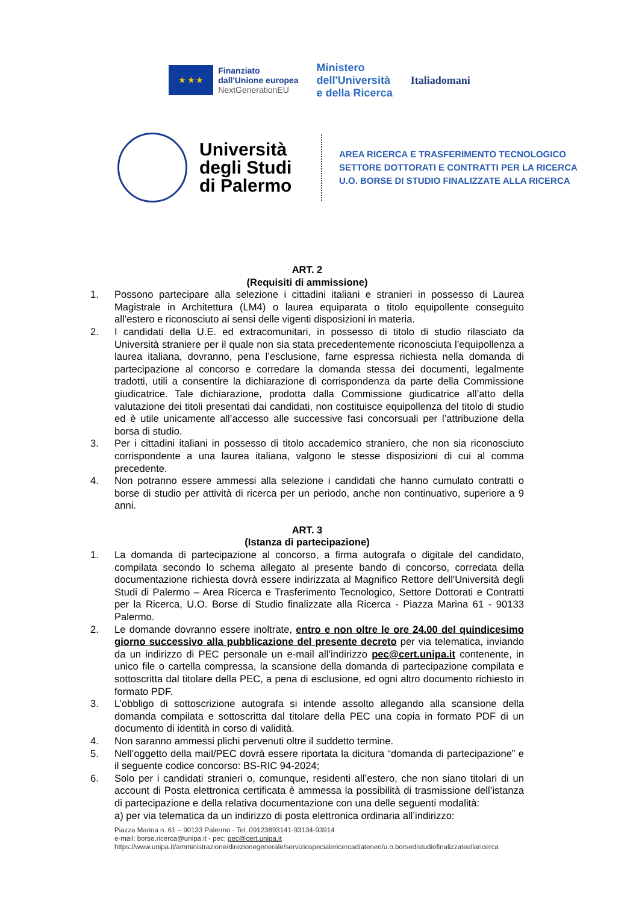★ ★ ★
Finanziato
dall'Unione europea
NextGenerationEU
Ministero
dell'Università
e della Ricerca
Italiadomani
Università degli Studi di Palermo
AREA RICERCA E TRASFERIMENTO TECNOLOGICO
SETTORE DOTTORATI E CONTRATTI PER LA RICERCA
U.O. BORSE DI STUDIO FINALIZZATE ALLA RICERCA
ART. 2
(Requisiti di ammissione)
1. Possono partecipare alla selezione i cittadini italiani e stranieri in possesso di Laurea Magistrale in Architettura (LM4) o laurea equiparata o titolo equipollente conseguito all’estero e riconosciuto ai sensi delle vigenti disposizioni in materia.
2. I candidati della U.E. ed extracomunitari, in possesso di titolo di studio rilasciato da Università straniere per il quale non sia stata precedentemente riconosciuta l’equipollenza a laurea italiana, dovranno, pena l’esclusione, farne espressa richiesta nella domanda di partecipazione al concorso e corredare la domanda stessa dei documenti, legalmente tradotti, utili a consentire la dichiarazione di corrispondenza da parte della Commissione giudicatrice. Tale dichiarazione, prodotta dalla Commissione giudicatrice all’atto della valutazione dei titoli presentati dai candidati, non costituisce equipollenza del titolo di studio ed è utile unicamente all’accesso alle successive fasi concorsuali per l’attribuzione della borsa di studio.
3. Per i cittadini italiani in possesso di titolo accademico straniero, che non sia riconosciuto corrispondente a una laurea italiana, valgono le stesse disposizioni di cui al comma precedente.
4. Non potranno essere ammessi alla selezione i candidati che hanno cumulato contratti o borse di studio per attività di ricerca per un periodo, anche non continuativo, superiore a 9 anni.
ART. 3
(Istanza di partecipazione)
1. La domanda di partecipazione al concorso, a firma autografa o digitale del candidato, compilata secondo lo schema allegato al presente bando di concorso, corredata della documentazione richiesta dovrà essere indirizzata al Magnifico Rettore dell'Università degli Studi di Palermo – Area Ricerca e Trasferimento Tecnologico, Settore Dottorati e Contratti per la Ricerca, U.O. Borse di Studio finalizzate alla Ricerca - Piazza Marina 61 - 90133 Palermo.
2. Le domande dovranno essere inoltrate, entro e non oltre le ore 24.00 del quindicesimo giorno successivo alla pubblicazione del presente decreto per via telematica, inviando da un indirizzo di PEC personale un e-mail all’indirizzo pec@cert.unipa.it contenente, in unico file o cartella compressa, la scansione della domanda di partecipazione compilata e sottoscritta dal titolare della PEC, a pena di esclusione, ed ogni altro documento richiesto in formato PDF.
3. L’obbligo di sottoscrizione autografa si intende assolto allegando alla scansione della domanda compilata e sottoscritta dal titolare della PEC una copia in formato PDF di un documento di identità in corso di validità.
4. Non saranno ammessi plichi pervenuti oltre il suddetto termine.
5. Nell’oggetto della mail/PEC dovrà essere riportata la dicitura “domanda di partecipazione” e il seguente codice concorso: BS-RIC 94-2024;
6. Solo per i candidati stranieri o, comunque, residenti all’estero, che non siano titolari di un account di Posta elettronica certificata è ammessa la possibilità di trasmissione dell’istanza di partecipazione e della relativa documentazione con una delle seguenti modalità:
a) per via telematica da un indirizzo di posta elettronica ordinaria all’indirizzo:
Piazza Marina n. 61 – 90133 Palermo - Tel. 09123893141-93134-93914
e-mail: borse.ricerca@unipa.it - pec: pec@cert.unipa.it
https://www.unipa.it/amministrazione/direzionegenerale/serviziospecialericercadiateneo/u.o.borsedistudiofinalizzateallaricerca